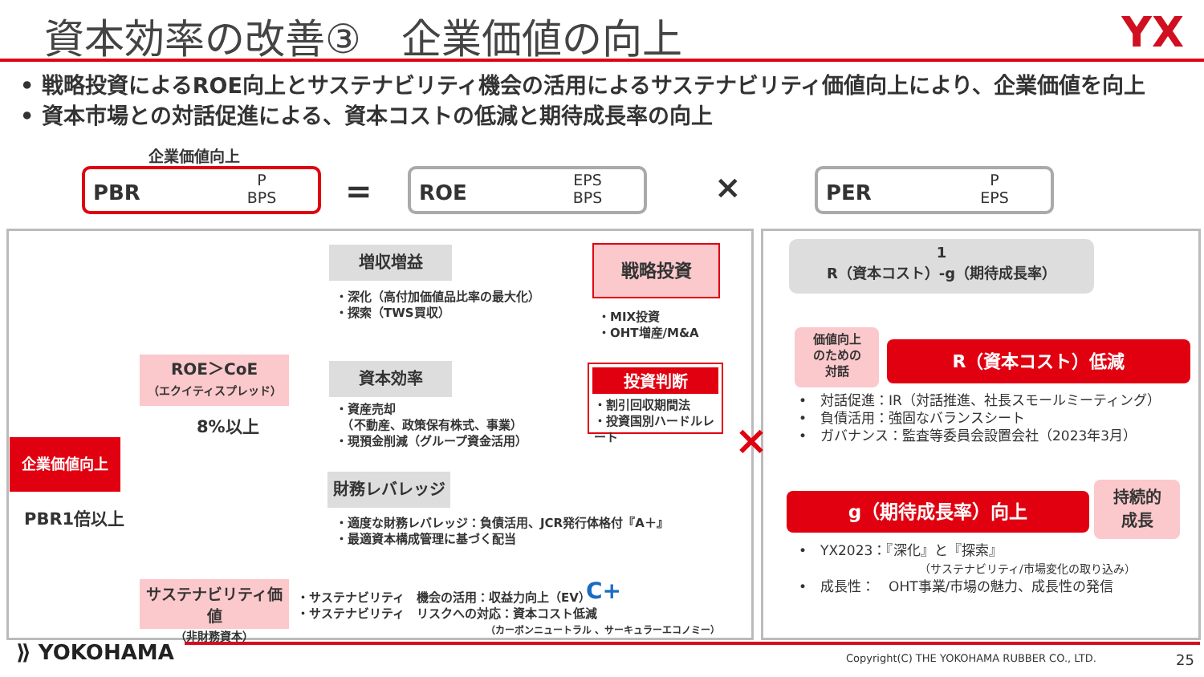資本効率の改善③　企業価値の向上 YX
• 戦略投資によるROE向上とサステナビリティ機会の活用によるサステナビリティ価値向上により、企業価値を向上
• 資本市場との対話促進による、資本コストの低減と期待成長率の向上
企業価値向上
PBR
P
BPS
=
ROE
EPS
BPS
×
PER
P
EPS
増収増益
・深化（高付加価値品比率の最大化）
・探索（TWS買収）
戦略投資
・MIX投資
・OHT増産/M&A
投資判断
・割引回収期間法
・投資国別ハードルレート
ROE＞CoE
（エクイティスプレッド）
8%以上
資本効率
・資産売却
　（不動産、政策保有株式、事業）
・現預金削減（グループ資金活用）
企業価値向上
PBR1倍以上
財務レバレッジ
・適度な財務レバレッジ：負債活用、JCR発行体格付『A＋』
・最適資本構成管理に基づく配当
サステナビリティ価値
（非財務資本）
・サステナビリティ　機会の活用：収益力向上（EV）
・サステナビリティ　リスクへの対応：資本コスト低減
（カーボンニュートラル 、サーキュラーエコノミー）
C+
1
R（資本コスト）-g（期待成長率）
価値向上
のための
対話
R（資本コスト）低減
•　対話促進：IR（対話推進、社長スモールミーティング）
•　負債活用：強固なバランスシート
•　ガバナンス：監査等委員会設置会社（2023年3月）
×
g（期待成長率）向上
持続的
成長
•　YX2023：『深化』と『探索』
（サステナビリティ/市場変化の取り込み）
•　成長性：　OHT事業/市場の魅力、成長性の発信
⟫ YOKOHAMA
Copyright(C) THE YOKOHAMA RUBBER CO., LTD.
25